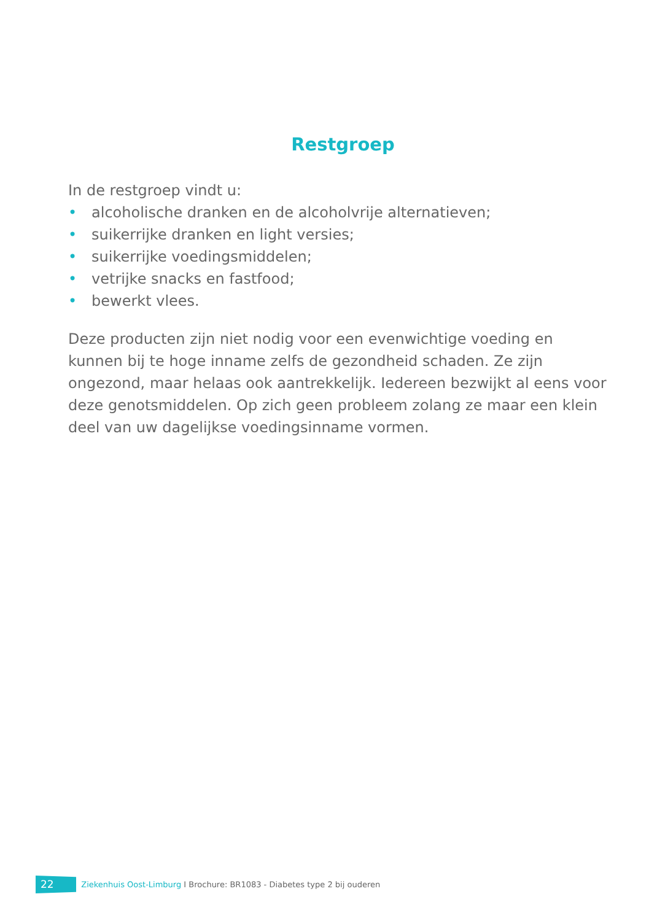Restgroep
In de restgroep vindt u:
• alcoholische dranken en de alcoholvrije alternatieven;
• suikerrijke dranken en light versies;
• suikerrijke voedingsmiddelen;
• vetrijke snacks en fastfood;
• bewerkt vlees.
Deze producten zijn niet nodig voor een evenwichtige voeding en kunnen bij te hoge inname zelfs de gezondheid schaden. Ze zijn ongezond, maar helaas ook aantrekkelijk. Iedereen bezwijkt al eens voor deze genotsmiddelen. Op zich geen probleem zolang ze maar een klein deel van uw dagelijkse voedingsinname vormen.
22 Ziekenhuis Oost-Limburg I Brochure: BR1083 - Diabetes type 2 bij ouderen